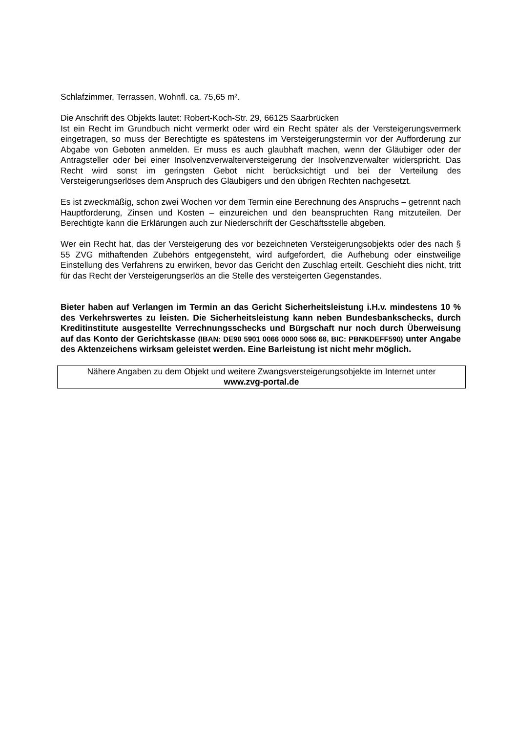Schlafzimmer, Terrassen, Wohnfl. ca. 75,65 m².
Die Anschrift des Objekts lautet: Robert-Koch-Str. 29, 66125 Saarbrücken
Ist ein Recht im Grundbuch nicht vermerkt oder wird ein Recht später als der Versteigerungs­vermerk eingetragen, so muss der Berechtigte es spätestens im Versteigerungstermin vor der Aufforderung zur Abgabe von Geboten anmelden. Er muss es auch glaubhaft machen, wenn der Gläubiger oder der Antragsteller oder bei einer Insolvenzverwalterversteigerung der Insolvenzverwalter widerspricht. Das Recht wird sonst im geringsten Gebot nicht berücksichtigt und bei der Verteilung des Versteigerungserlöses dem Anspruch des Gläubigers und den übrigen Rechten nachgesetzt.
Es ist zweckmäßig, schon zwei Wochen vor dem Termin eine Berechnung des Anspruchs – getrennt nach Hauptforderung, Zinsen und Kosten – einzureichen und den beanspruchten Rang mitzuteilen. Der Berechtigte kann die Erklärungen auch zur Niederschrift der Geschäftsstelle abgeben.
Wer ein Recht hat, das der Versteigerung des vor bezeichneten Versteigerungsobjekts oder des nach § 55 ZVG mithaftenden Zubehörs entgegensteht, wird aufgefordert, die Aufhebung oder einstweilige Einstellung des Verfahrens zu erwirken, bevor das Gericht den Zuschlag erteilt. Geschieht dies nicht, tritt für das Recht der Versteigerungserlös an die Stelle des versteigerten Gegenstandes.
Bieter haben auf Verlangen im Termin an das Gericht Sicherheitsleistung i.H.v. mindestens 10 % des Verkehrswertes zu leisten. Die Sicherheitsleistung kann neben Bundesbankschecks, durch Kreditinstitute ausgestellte Verrechnungsschecks und Bürgschaft nur noch durch Überweisung auf das Konto der Gerichtskasse (IBAN: DE90 5901 0066 0000 5066 68, BIC: PBNKDEFF590) unter Angabe des Aktenzeichens wirksam geleistet werden. Eine Barleistung ist nicht mehr möglich.
Nähere Angaben zu dem Objekt und weitere Zwangsversteigerungsobjekte im Internet unter
www.zvg-portal.de